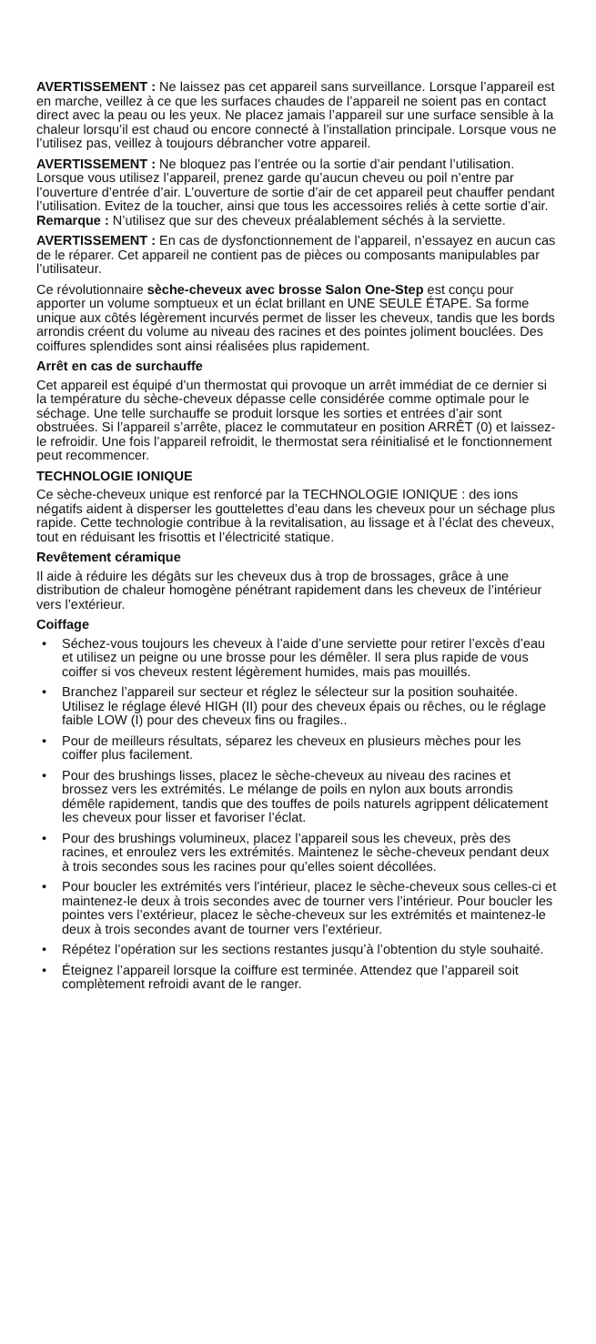AVERTISSEMENT : Ne laissez pas cet appareil sans surveillance. Lorsque l’appareil est en marche, veillez à ce que les surfaces chaudes de l’appareil ne soient pas en contact direct avec la peau ou les yeux. Ne placez jamais l’appareil sur une surface sensible à la chaleur lorsqu’il est chaud ou encore connecté à l’installation principale. Lorsque vous ne l’utilisez pas, veillez à toujours débrancher votre appareil.
AVERTISSEMENT : Ne bloquez pas l’entrée ou la sortie d’air pendant l’utilisation. Lorsque vous utilisez l’appareil, prenez garde qu’aucun cheveu ou poil n’entre par l’ouverture d’entrée d’air. L’ouverture de sortie d’air de cet appareil peut chauffer pendant l’utilisation. Evitez de la toucher, ainsi que tous les accessoires reliés à cette sortie d’air. Remarque : N’utilisez que sur des cheveux préalablement séchés à la serviette.
AVERTISSEMENT : En cas de dysfonctionnement de l’appareil, n’essayez en aucun cas de le réparer. Cet appareil ne contient pas de pièces ou composants manipulables par l’utilisateur.
Ce révolutionnaire sèche-cheveux avec brosse Salon One-Step est conçu pour apporter un volume somptueux et un éclat brillant en UNE SEULE ÉTAPE. Sa forme unique aux côtés légèrement incurvés permet de lisser les cheveux, tandis que les bords arrondis créent du volume au niveau des racines et des pointes joliment bouclées. Des coiffures splendides sont ainsi réalisées plus rapidement.
Arrêt en cas de surchauffe
Cet appareil est équipé d’un thermostat qui provoque un arrêt immédiat de ce dernier si la température du sèche-cheveux dépasse celle considérée comme optimale pour le séchage. Une telle surchauffe se produit lorsque les sorties et entrées d’air sont obstruées. Si l’appareil s’arrête, placez le commutateur en position ARRÊT (0) et laissez-le refroidir. Une fois l’appareil refroidit, le thermostat sera réinitialisé et le fonctionnement peut recommencer.
TECHNOLOGIE IONIQUE
Ce sèche-cheveux unique est renforcé par la TECHNOLOGIE IONIQUE : des ions négatifs aident à disperser les gouttelettes d’eau dans les cheveux pour un séchage plus rapide. Cette technologie contribue à la revitalisation, au lissage et à l’éclat des cheveux, tout en réduisant les frisottis et l’électricité statique.
Revêtement céramique
Il aide à réduire les dégâts sur les cheveux dus à trop de brossages, grâce à une distribution de chaleur homogène pénétrant rapidement dans les cheveux de l’intérieur vers l’extérieur.
Coiffage
• Séchez-vous toujours les cheveux à l’aide d’une serviette pour retirer l’excès d’eau et utilisez un peigne ou une brosse pour les démêler. Il sera plus rapide de vous coiffer si vos cheveux restent légèrement humides, mais pas mouillés.
• Branchez l’appareil sur secteur et réglez le sélecteur sur la position souhaitée. Utilisez le réglage élevé HIGH (II) pour des cheveux épais ou rêches, ou le réglage faible LOW (I) pour des cheveux fins ou fragiles..
• Pour de meilleurs résultats, séparez les cheveux en plusieurs mèches pour les coiffer plus facilement.
• Pour des brushings lisses, placez le sèche-cheveux au niveau des racines et brossez vers les extrémités. Le mélange de poils en nylon aux bouts arrondis démêle rapidement, tandis que des touffes de poils naturels agrippent délicatement les cheveux pour lisser et favoriser l’éclat.
• Pour des brushings volumineux, placez l’appareil sous les cheveux, près des racines, et enroulez vers les extrémités. Maintenez le sèche-cheveux pendant deux à trois secondes sous les racines pour qu’elles soient décollées.
• Pour boucler les extrémités vers l’intérieur, placez le sèche-cheveux sous celles-ci et maintenez-le deux à trois secondes avec de tourner vers l’intérieur. Pour boucler les pointes vers l’extérieur, placez le sèche-cheveux sur les extrémités et maintenez-le deux à trois secondes avant de tourner vers l’extérieur.
• Répétez l’opération sur les sections restantes jusqu’à l’obtention du style souhaité.
• Éteignez l’appareil lorsque la coiffure est terminée. Attendez que l’appareil soit complètement refroidi avant de le ranger.